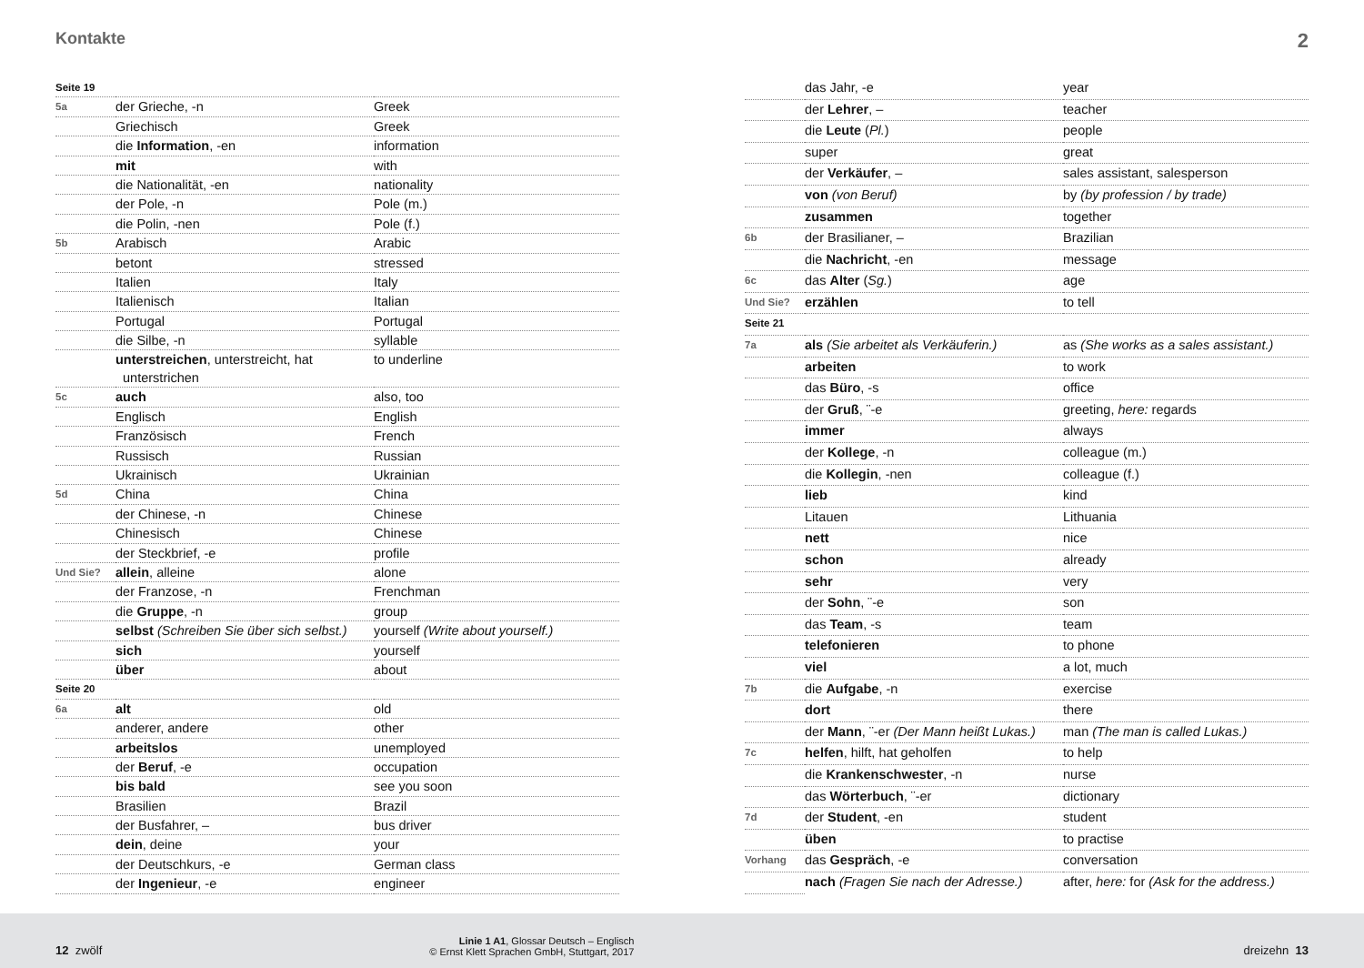Kontakte 2
| Seite 19 | | |
| 5a | der Grieche, -n | Greek |
| | Griechisch | Greek |
| | die Information , -en | information |
| | mit | with |
| | die Nationalität, -en | nationality |
| | der Pole, -n | Pole (m.) |
| | die Polin, -nen | Pole (f.) |
| 5b | Arabisch | Arabic |
| | betont | stressed |
| | Italien | Italy |
| | Italienisch | Italian |
| | Portugal | Portugal |
| | die Silbe, -n | syllable |
| | unterstreichen , unterstreicht, hat unterstrichen | to underline |
| 5c | auch | also, too |
| | Englisch | English |
| | Französisch | French |
| | Russisch | Russian |
| | Ukrainisch | Ukrainian |
| 5d | China | China |
| | der Chinese, -n | Chinese |
| | Chinesisch | Chinese |
| | der Steckbrief, -e | profile |
| Und Sie? | allein , alleine | alone |
| | der Franzose, -n | Frenchman |
| | die Gruppe , -n | group |
| | selbst (Schreiben Sie über sich selbst.) | yourself (Write about yourself.) |
| | sich | yourself |
| | über | about |
| Seite 20 | | |
| 6a | alt | old |
| | anderer, andere | other |
| | arbeitslos | unemployed |
| | der Beruf , -e | occupation |
| | bis bald | see you soon |
| | Brasilien | Brazil |
| | der Busfahrer, – | bus driver |
| | dein , deine | your |
| | der Deutschkurs, -e | German class |
| | der Ingenieur , -e | engineer |
| | das Jahr, -e | year |
| | der Lehrer , – | teacher |
| | die Leute ( Pl. ) | people |
| | super | great |
| | der Verkäufer , – | sales assistant, salesperson |
| | von (von Beruf) | by (by profession / by trade) |
| | zusammen | together |
| 6b | der Brasilianer, – | Brazilian |
| | die Nachricht , -en | message |
| 6c | das Alter ( Sg. ) | age |
| Und Sie? | erzählen | to tell |
| Seite 21 | | |
| 7a | als (Sie arbeitet als Verkäuferin.) | as (She works as a sales assistant.) |
| | arbeiten | to work |
| | das Büro , -s | office |
| | der Gruß , ¨-e | greeting, here: regards |
| | immer | always |
| | der Kollege , -n | colleague (m.) |
| | die Kollegin , -nen | colleague (f.) |
| | lieb | kind |
| | Litauen | Lithuania |
| | nett | nice |
| | schon | already |
| | sehr | very |
| | der Sohn , ¨-e | son |
| | das Team , -s | team |
| | telefonieren | to phone |
| | viel | a lot, much |
| 7b | die Aufgabe , -n | exercise |
| | dort | there |
| | der Mann , ¨-er (Der Mann heißt Lukas.) | man (The man is called Lukas.) |
| 7c | helfen , hilft, hat geholfen | to help |
| | die Krankenschwester , -n | nurse |
| | das Wörterbuch , ¨-er | dictionary |
| 7d | der Student , -en | student |
| | üben | to practise |
| Vorhang | das Gespräch , -e | conversation |
| | nach (Fragen Sie nach der Adresse.) | after, here: for (Ask for the address.) |
12 zwölf Linie 1 A1, Glossar Deutsch – Englisch
© Ernst Klett Sprachen GmbH, Stuttgart, 2017 dreizehn 13